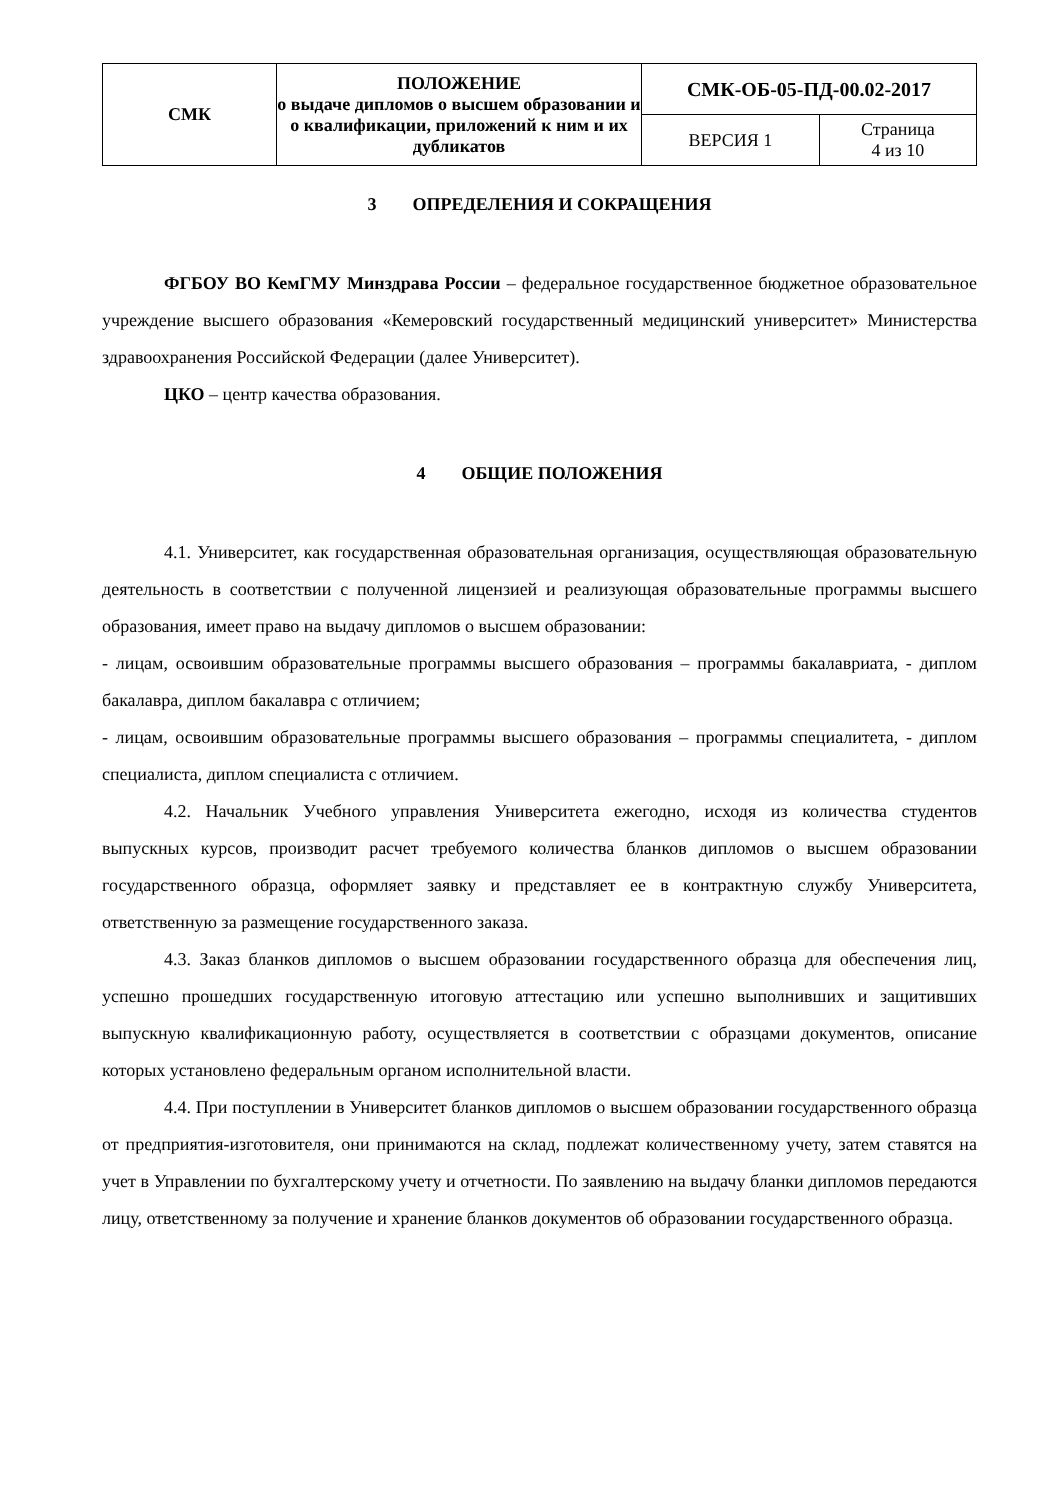| СМК | ПОЛОЖЕНИЕ о выдаче дипломов о высшем образовании и о квалификации, приложений к ним и их дубликатов | СМК-ОБ-05-ПД-00.02-2017 | |
| | | ВЕРСИЯ 1 | Страница 4 из 10 |
3 ОПРЕДЕЛЕНИЯ И СОКРАЩЕНИЯ
ФГБОУ ВО КемГМУ Минздрава России – федеральное государственное бюджетное образовательное учреждение высшего образования «Кемеровский государственный медицинский университет» Министерства здравоохранения Российской Федерации (далее Университет).
ЦКО – центр качества образования.
4 ОБЩИЕ ПОЛОЖЕНИЯ
4.1. Университет, как государственная образовательная организация, осуществляющая образовательную деятельность в соответствии с полученной лицензией и реализующая образовательные программы высшего образования, имеет право на выдачу дипломов о высшем образовании:
- лицам, освоившим образовательные программы высшего образования – программы бакалавриата, - диплом бакалавра, диплом бакалавра с отличием;
- лицам, освоившим образовательные программы высшего образования – программы специалитета, - диплом специалиста, диплом специалиста с отличием.
4.2. Начальник Учебного управления Университета ежегодно, исходя из количества студентов выпускных курсов, производит расчет требуемого количества бланков дипломов о высшем образовании государственного образца, оформляет заявку и представляет ее в контрактную службу Университета, ответственную за размещение государственного заказа.
4.3. Заказ бланков дипломов о высшем образовании государственного образца для обеспечения лиц, успешно прошедших государственную итоговую аттестацию или успешно выполнивших и защитивших выпускную квалификационную работу, осуществляется в соответствии с образцами документов, описание которых установлено федеральным органом исполнительной власти.
4.4. При поступлении в Университет бланков дипломов о высшем образовании государственного образца от предприятия-изготовителя, они принимаются на склад, подлежат количественному учету, затем ставятся на учет в Управлении по бухгалтерскому учету и отчетности. По заявлению на выдачу бланки дипломов передаются лицу, ответственному за получение и хранение бланков документов об образовании государственного образца.